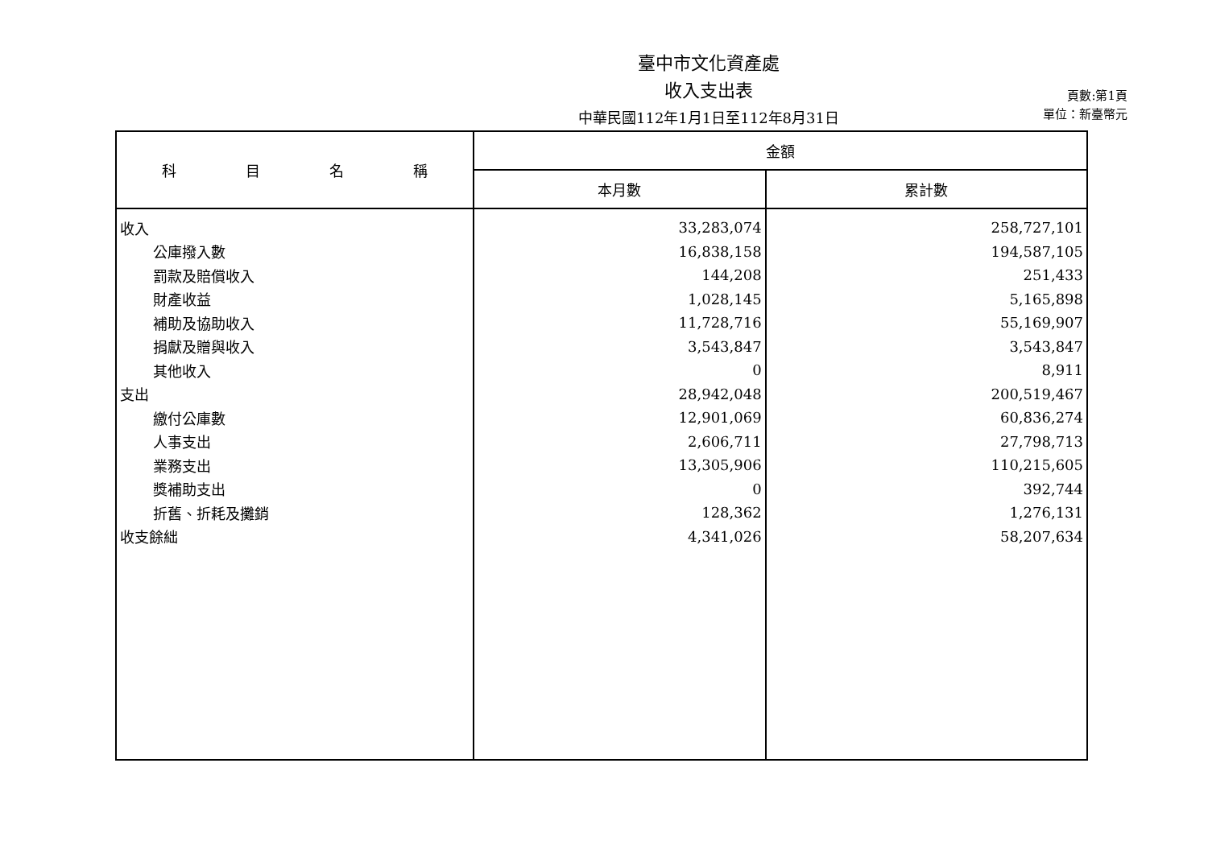臺中市文化資產處
收入支出表
中華民國112年1月1日至112年8月31日
頁數:第1頁
單位：新臺幣元
| 科 目 名 稱 | 金額 | |
| --- | --- | --- |
| | 本月數 | 累計數 |
| 收入 | 33,283,074 | 258,727,101 |
| 公庫撥入數 | 16,838,158 | 194,587,105 |
| 罰款及賠償收入 | 144,208 | 251,433 |
| 財產收益 | 1,028,145 | 5,165,898 |
| 補助及協助收入 | 11,728,716 | 55,169,907 |
| 捐獻及贈與收入 | 3,543,847 | 3,543,847 |
| 其他收入 | 0 | 8,911 |
| 支出 | 28,942,048 | 200,519,467 |
| 繳付公庫數 | 12,901,069 | 60,836,274 |
| 人事支出 | 2,606,711 | 27,798,713 |
| 業務支出 | 13,305,906 | 110,215,605 |
| 獎補助支出 | 0 | 392,744 |
| 折舊、折耗及攤銷 | 128,362 | 1,276,131 |
| 收支餘絀 | 4,341,026 | 58,207,634 |